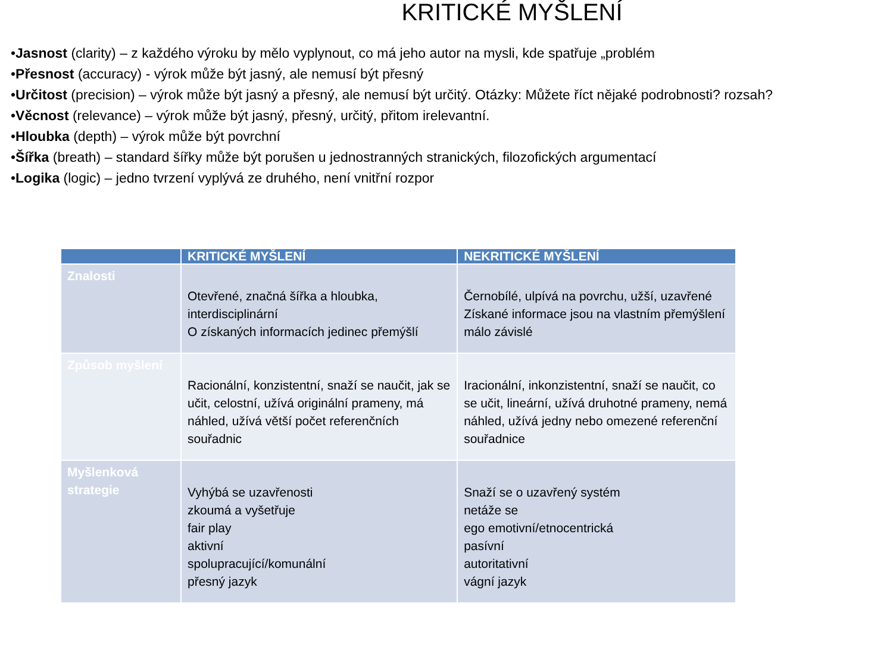KRITICKÉ MYŠLENÍ
•Jasnost (clarity) – z každého výroku by mělo vyplynout, co má jeho autor na mysli, kde spatřuje „problém
•Přesnost (accuracy) - výrok může být jasný, ale nemusí být přesný
•Určitost (precision) – výrok může být jasný a přesný, ale nemusí být určitý. Otázky: Můžete říct nějaké podrobnosti? rozsah?
•Věcnost (relevance) – výrok může být jasný, přesný, určitý, přitom irelevantní.
•Hloubka (depth) – výrok může být povrchní
•Šířka (breath) – standard šířky může být porušen u jednostranných stranických, filozofických argumentací
•Logika (logic) – jedno tvrzení vyplývá ze druhého, není vnitřní rozpor
| | KRITICKÉ MYŠLENÍ | NEKRITICKÉ MYŠLENÍ |
| --- | --- | --- |
| Znalosti | Otevřené, značná šířka a hloubka, interdisciplinární O získaných informacích jedinec přemýšlí | Černobílé, ulpívá na povrchu, užší, uzavřené Získané informace jsou na vlastním přemýšlení málo závislé |
| Způsob myšlení | Racionální, konzistentní, snaží se naučit, jak se učit, celostní, užívá originální prameny, má náhled, užívá větší počet referenčních souřadnic | Iracionální, inkonzistentní, snaží se naučit, co se učit, lineární, užívá druhotné prameny, nemá náhled, užívá jedny nebo omezené referenční souřadnice |
| Myšlenková strategie | Vyhýbá se uzavřenosti zkoumá a vyšetřuje fair play aktivní spolupracující/komunální přesný jazyk | Snaží se o uzavřený systém netáže se ego emotivní/etnocentrická pasívní autoritativní vágní jazyk |